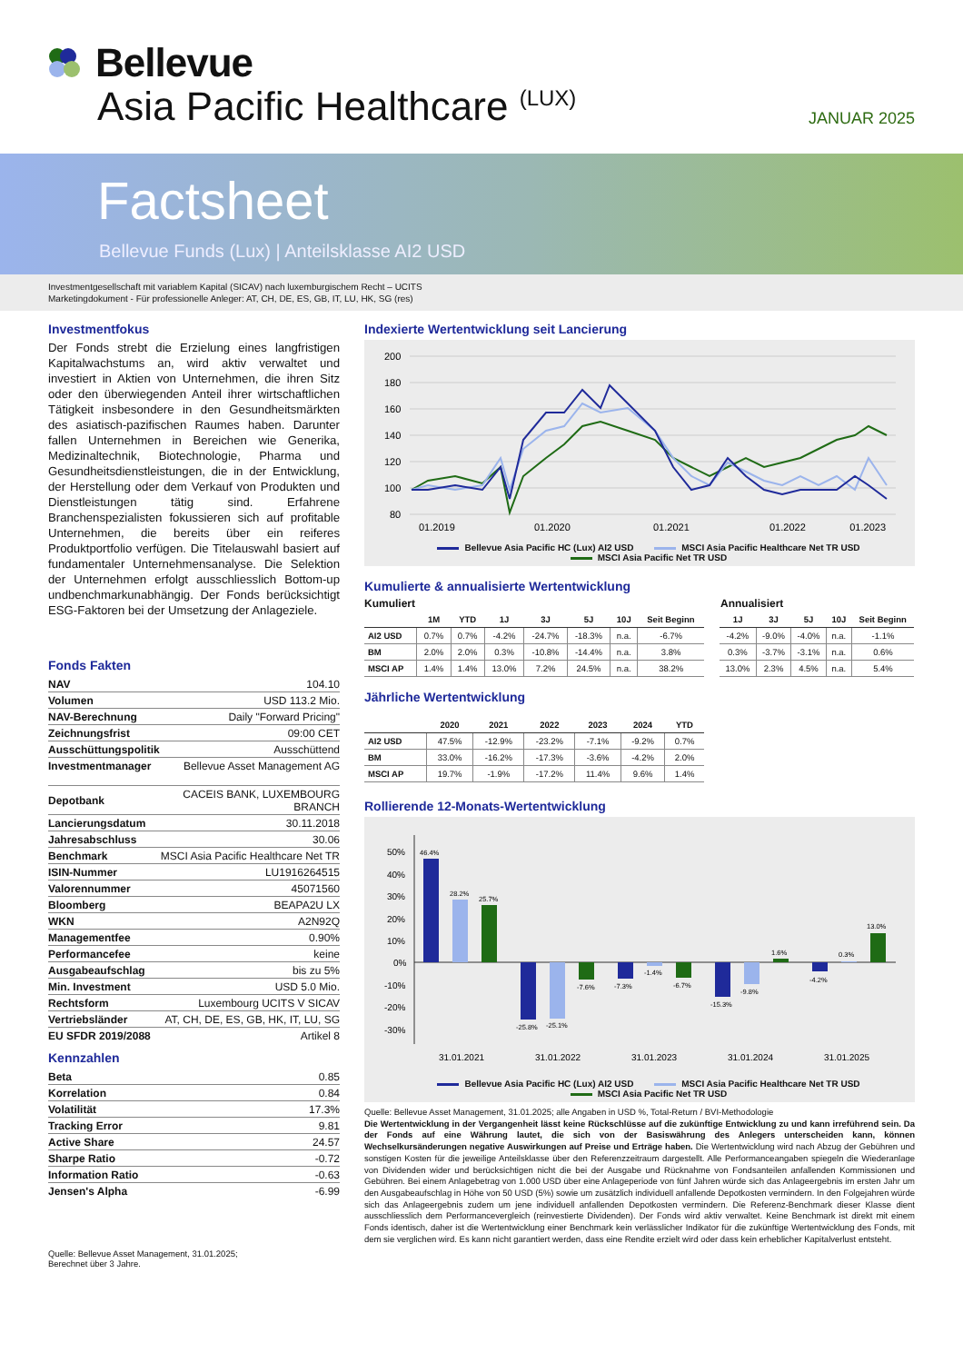Bellevue
Asia Pacific Healthcare <sup>(LUX)</sup> JANUAR 2025
Factsheet
Bellevue Funds (Lux) | Anteilsklasse AI2 USD
Investmentgesellschaft mit variablem Kapital (SICAV) nach luxemburgischem Recht – UCITS
Marketingdokument - Für professionelle Anleger: AT, CH, DE, ES, GB, IT, LU, HK, SG (res)
Investmentfokus
Der Fonds strebt die Erzielung eines langfristigen Kapitalwachstums an, wird aktiv verwaltet und investiert in Aktien von Unternehmen, die ihren Sitz oder den überwiegenden Anteil ihrer wirtschaftlichen Tätigkeit insbesondere in den Gesundheitsmärkten des asiatisch-pazifischen Raumes haben. Darunter fallen Unternehmen in Bereichen wie Generika, Medizinaltechnik, Biotechnologie, Pharma und Gesundheitsdienstleistungen, die in der Entwicklung, der Herstellung oder dem Verkauf von Produkten und Dienstleistungen tätig sind. Erfahrene Branchenspezialisten fokussieren sich auf profitable Unternehmen, die bereits über ein reiferes Produktportfolio verfügen. Die Titelauswahl basiert auf fundamentaler Unternehmensanalyse. Die Selektion der Unternehmen erfolgt ausschliesslich Bottom-up undbenchmarkunabhängig. Der Fonds berücksichtigt ESG-Faktoren bei der Umsetzung der Anlageziele.
Fonds Fakten
| NAV | 104.10 |
| Volumen | USD 113.2 Mio. |
| NAV-Berechnung | Daily "Forward Pricing" |
| Zeichnungsfrist | 09:00 CET |
| Ausschüttungspolitik | Ausschüttend |
| Investmentmanager | Bellevue Asset Management AG |
| Depotbank | CACEIS BANK, LUXEMBOURG BRANCH |
| Lancierungsdatum | 30.11.2018 |
| Jahresabschluss | 30.06 |
| Benchmark | MSCI Asia Pacific Healthcare Net TR |
| ISIN-Nummer | LU1916264515 |
| Valorennummer | 45071560 |
| Bloomberg | BEAPA2U LX |
| WKN | A2N92Q |
| Managementfee | 0.90% |
| Performancefee | keine |
| Ausgabeaufschlag | bis zu 5% |
| Min. Investment | USD 5.0 Mio. |
| Rechtsform | Luxembourg UCITS V SICAV |
| Vertriebsländer | AT, CH, DE, ES, GB, HK, IT, LU, SG |
| EU SFDR 2019/2088 | Artikel 8 |
Kennzahlen
| Beta | 0.85 |
| Korrelation | 0.84 |
| Volatilität | 17.3% |
| Tracking Error | 9.81 |
| Active Share | 24.57 |
| Sharpe Ratio | -0.72 |
| Information Ratio | -0.63 |
| Jensen's Alpha | -6.99 |
Quelle: Bellevue Asset Management, 31.01.2025;
Berechnet über 3 Jahre.
Indexierte Wertentwicklung seit Lancierung
200
180
160
140
120
100
80
01.2019
01.2020
01.2021
01.2022
01.2023
Bellevue Asia Pacific HC (Lux) AI2 USD MSCI Asia Pacific Healthcare Net TR USD
MSCI Asia Pacific Net TR USD
Kumulierte & annualisierte Wertentwicklung
Kumuliert Annualisiert
| | 1M | YTD | 1J | 3J | 5J | 10J | Seit Beginn |
| --- | --- | --- | --- | --- | --- | --- | --- |
| AI2 USD | 0.7% | 0.7% | -4.2% | -24.7% | -18.3% | n.a. | -6.7% |
| BM | 2.0% | 2.0% | 0.3% | -10.8% | -14.4% | n.a. | 3.8% |
| MSCI AP | 1.4% | 1.4% | 13.0% | 7.2% | 24.5% | n.a. | 38.2% |
| 1J | 3J | 5J | 10J | Seit Beginn |
| --- | --- | --- | --- | --- |
| -4.2% | -9.0% | -4.0% | n.a. | -1.1% |
| 0.3% | -3.7% | -3.1% | n.a. | 0.6% |
| 13.0% | 2.3% | 4.5% | n.a. | 5.4% |
Jährliche Wertentwicklung
| | 2020 | 2021 | 2022 | 2023 | 2024 | YTD |
| --- | --- | --- | --- | --- | --- | --- |
| AI2 USD | 47.5% | -12.9% | -23.2% | -7.1% | -9.2% | 0.7% |
| BM | 33.0% | -16.2% | -17.3% | -3.6% | -4.2% | 2.0% |
| MSCI AP | 19.7% | -1.9% | -17.2% | 11.4% | 9.6% | 1.4% |
Rollierende 12-Monats-Wertentwicklung
50%
40%
30%
20%
10%
0%
-10%
-20%
-30%
46.4%
28.2%
25.7%
-25.8%
-25.1%
-7.6%
-7.3%
-1.4%
-6.7%
-15.3%
-9.8%
1.6%
-4.2%
0.3%
13.0%
31.01.2021
31.01.2022
31.01.2023
31.01.2024
31.01.2025
Bellevue Asia Pacific HC (Lux) AI2 USD MSCI Asia Pacific Healthcare Net TR USD
MSCI Asia Pacific Net TR USD
Quelle: Bellevue Asset Management, 31.01.2025; alle Angaben in USD %, Total-Return / BVI-Methodologie
Die Wertentwicklung in der Vergangenheit lässt keine Rückschlüsse auf die zukünftige Entwicklung zu und kann irreführend sein. Da der Fonds auf eine Währung lautet, die sich von der Basiswährung des Anlegers unterscheiden kann, können Wechselkursänderungen negative Auswirkungen auf Preise und Erträge haben. Die Wertentwicklung wird nach Abzug der Gebühren und sonstigen Kosten für die jeweilige Anteilsklasse über den Referenzzeitraum dargestellt. Alle Performanceangaben spiegeln die Wiederanlage von Dividenden wider und berücksichtigen nicht die bei der Ausgabe und Rücknahme von Fondsanteilen anfallenden Kommissionen und Gebühren. Bei einem Anlagebetrag von 1.000 USD über eine Anlageperiode von fünf Jahren würde sich das Anlageergebnis im ersten Jahr um den Ausgabeaufschlag in Höhe von 50 USD (5%) sowie um zusätzlich individuell anfallende Depotkosten vermindern. In den Folgejahren würde sich das Anlageergebnis zudem um jene individuell anfallenden Depotkosten vermindern. Die Referenz-Benchmark dieser Klasse dient ausschliesslich dem Performancevergleich (reinvestierte Dividenden). Der Fonds wird aktiv verwaltet. Keine Benchmark ist direkt mit einem Fonds identisch, daher ist die Wertentwicklung einer Benchmark kein verlässlicher Indikator für die zukünftige Wertentwicklung des Fonds, mit dem sie verglichen wird. Es kann nicht garantiert werden, dass eine Rendite erzielt wird oder dass kein erheblicher Kapitalverlust entsteht.